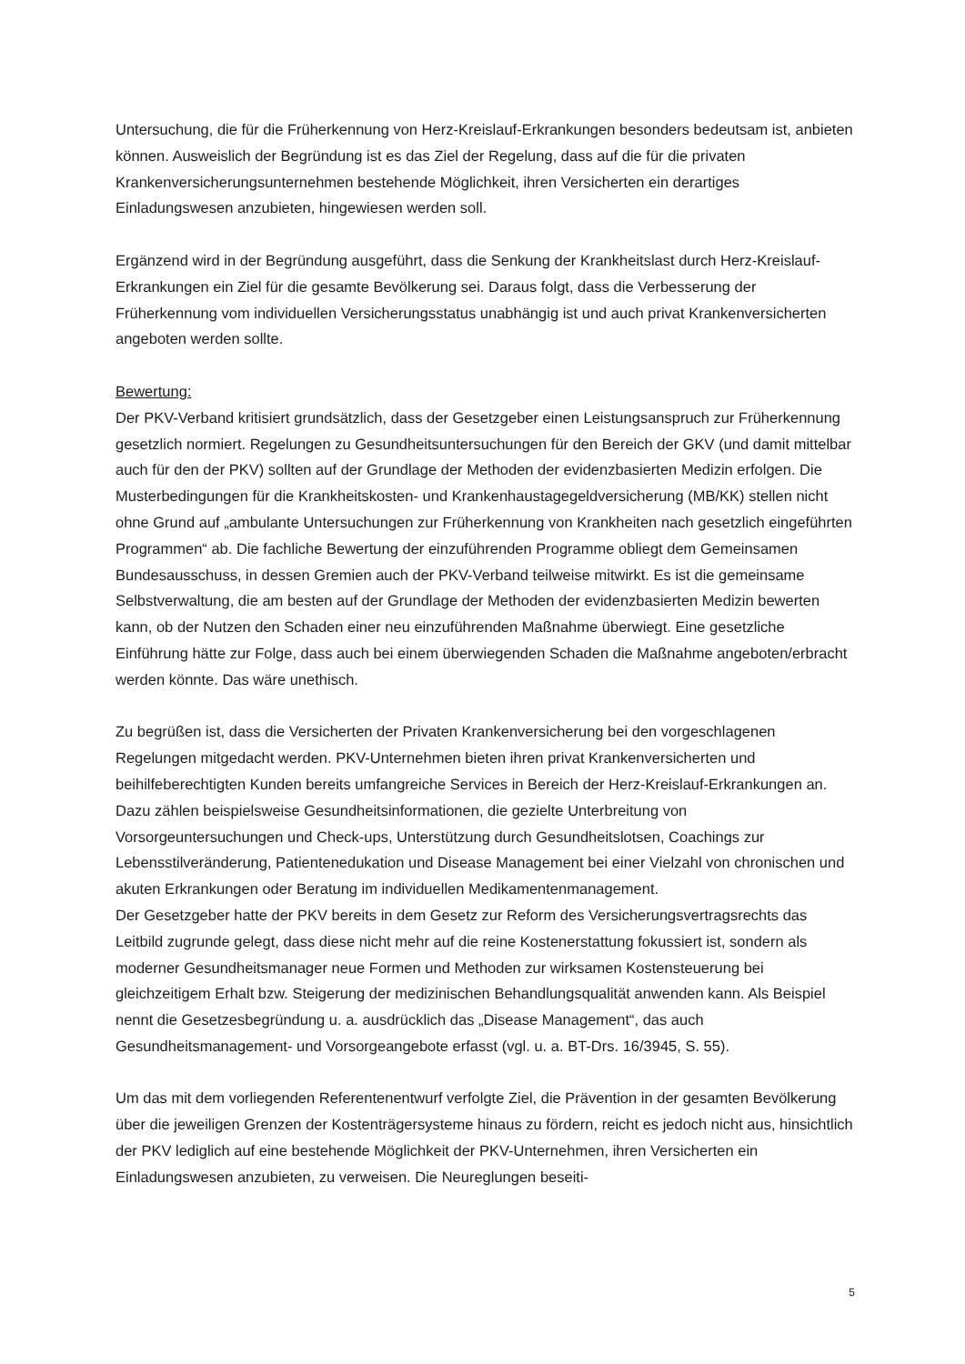Untersuchung, die für die Früherkennung von Herz-Kreislauf-Erkrankungen besonders bedeutsam ist, anbieten können. Ausweislich der Begründung ist es das Ziel der Regelung, dass auf die für die privaten Krankenversicherungsunternehmen bestehende Möglichkeit, ihren Versicherten ein derartiges Einladungswesen anzubieten, hingewiesen werden soll.
Ergänzend wird in der Begründung ausgeführt, dass die Senkung der Krankheitslast durch Herz-Kreislauf-Erkrankungen ein Ziel für die gesamte Bevölkerung sei. Daraus folgt, dass die Verbesserung der Früherkennung vom individuellen Versicherungsstatus unabhängig ist und auch privat Krankenversicherten angeboten werden sollte.
Bewertung:
Der PKV-Verband kritisiert grundsätzlich, dass der Gesetzgeber einen Leistungsanspruch zur Früherkennung gesetzlich normiert. Regelungen zu Gesundheitsuntersuchungen für den Bereich der GKV (und damit mittelbar auch für den der PKV) sollten auf der Grundlage der Methoden der evidenzbasierten Medizin erfolgen. Die Musterbedingungen für die Krankheitskosten- und Krankenhaustagegeldversicherung (MB/KK) stellen nicht ohne Grund auf „ambulante Untersuchungen zur Früherkennung von Krankheiten nach gesetzlich eingeführten Programmen“ ab. Die fachliche Bewertung der einzuführenden Programme obliegt dem Gemeinsamen Bundesausschuss, in dessen Gremien auch der PKV-Verband teilweise mitwirkt. Es ist die gemeinsame Selbstverwaltung, die am besten auf der Grundlage der Methoden der evidenzbasierten Medizin bewerten kann, ob der Nutzen den Schaden einer neu einzuführenden Maßnahme überwiegt. Eine gesetzliche Einführung hätte zur Folge, dass auch bei einem überwiegenden Schaden die Maßnahme angeboten/erbracht werden könnte. Das wäre unethisch.
Zu begrüßen ist, dass die Versicherten der Privaten Krankenversicherung bei den vorgeschlagenen Regelungen mitgedacht werden. PKV-Unternehmen bieten ihren privat Krankenversicherten und beihilfeberechtigten Kunden bereits umfangreiche Services in Bereich der Herz-Kreislauf-Erkrankungen an. Dazu zählen beispielsweise Gesundheitsinformationen, die gezielte Unterbreitung von Vorsorgeuntersuchungen und Check-ups, Unterstützung durch Gesundheitslotsen, Coachings zur Lebensstilveränderung, Patientenedukation und Disease Management bei einer Vielzahl von chronischen und akuten Erkrankungen oder Beratung im individuellen Medikamentenmanagement.
Der Gesetzgeber hatte der PKV bereits in dem Gesetz zur Reform des Versicherungsvertragsrechts das Leitbild zugrunde gelegt, dass diese nicht mehr auf die reine Kostenerstattung fokussiert ist, sondern als moderner Gesundheitsmanager neue Formen und Methoden zur wirksamen Kostensteuerung bei gleichzeitigem Erhalt bzw. Steigerung der medizinischen Behandlungsqualität anwenden kann. Als Beispiel nennt die Gesetzesbegründung u. a. ausdrücklich das „Disease Management“, das auch Gesundheitsmanagement- und Vorsorgeangebote erfasst (vgl. u. a. BT-Drs. 16/3945, S. 55).
Um das mit dem vorliegenden Referentenentwurf verfolgte Ziel, die Prävention in der gesamten Bevölkerung über die jeweiligen Grenzen der Kostenträgersysteme hinaus zu fördern, reicht es jedoch nicht aus, hinsichtlich der PKV lediglich auf eine bestehende Möglichkeit der PKV-Unternehmen, ihren Versicherten ein Einladungswesen anzubieten, zu verweisen. Die Neureglungen beseiti-
5